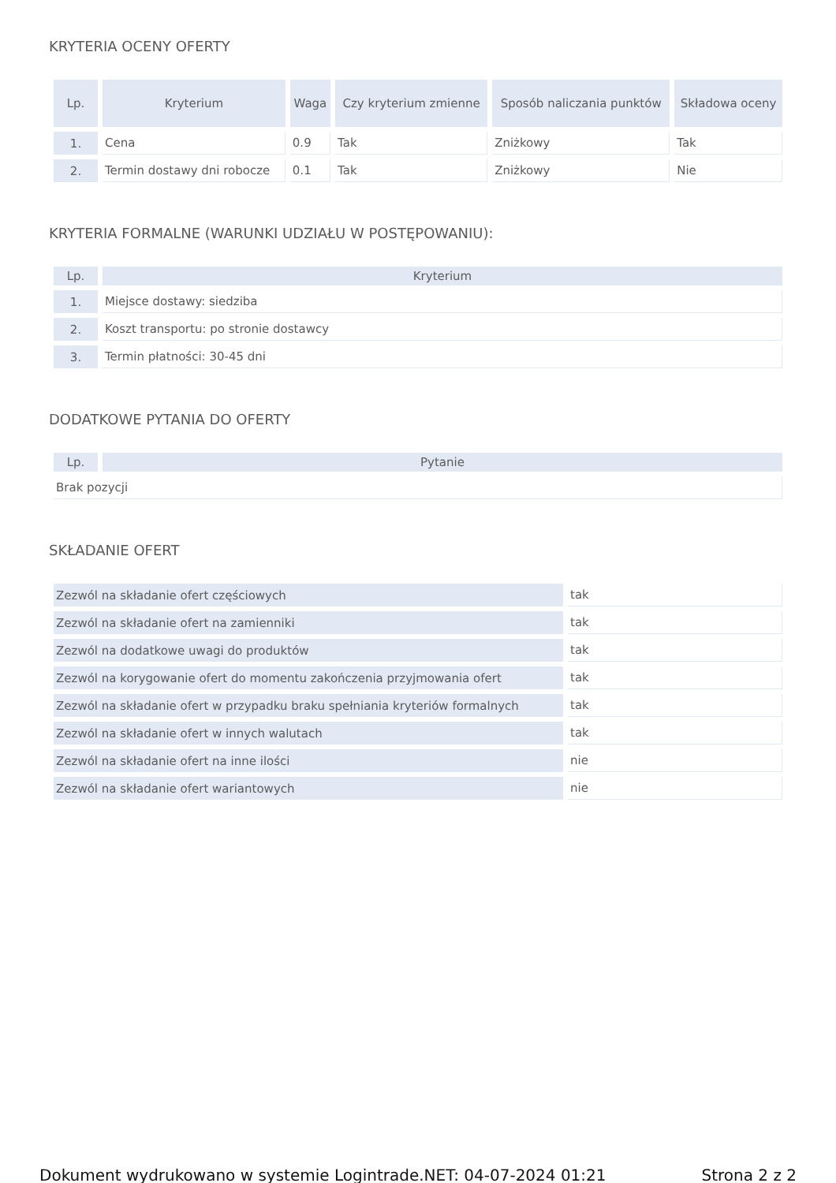KRYTERIA OCENY OFERTY
| Lp. | Kryterium | Waga | Czy kryterium zmienne | Sposób naliczania punktów | Składowa oceny |
| --- | --- | --- | --- | --- | --- |
| 1. | Cena | 0.9 | Tak | Zniżkowy | Tak |
| 2. | Termin dostawy dni robocze | 0.1 | Tak | Zniżkowy | Nie |
KRYTERIA FORMALNE (WARUNKI UDZIAŁU W POSTĘPOWANIU):
| Lp. | Kryterium |
| --- | --- |
| 1. | Miejsce dostawy: siedziba |
| 2. | Koszt transportu: po stronie dostawcy |
| 3. | Termin płatności: 30-45 dni |
DODATKOWE PYTANIA DO OFERTY
| Lp. | Pytanie |
| --- | --- |
| Brak pozycji | |
SKŁADANIE OFERT
| Zezwól na składanie ofert częściowych | tak |
| Zezwól na składanie ofert na zamienniki | tak |
| Zezwól na dodatkowe uwagi do produktów | tak |
| Zezwól na korygowanie ofert do momentu zakończenia przyjmowania ofert | tak |
| Zezwól na składanie ofert w przypadku braku spełniania kryteriów formalnych | tak |
| Zezwól na składanie ofert w innych walutach | tak |
| Zezwól na składanie ofert na inne ilości | nie |
| Zezwól na składanie ofert wariantowych | nie |
Dokument wydrukowano w systemie Logintrade.NET: 04-07-2024 01:21 Strona 2 z 2